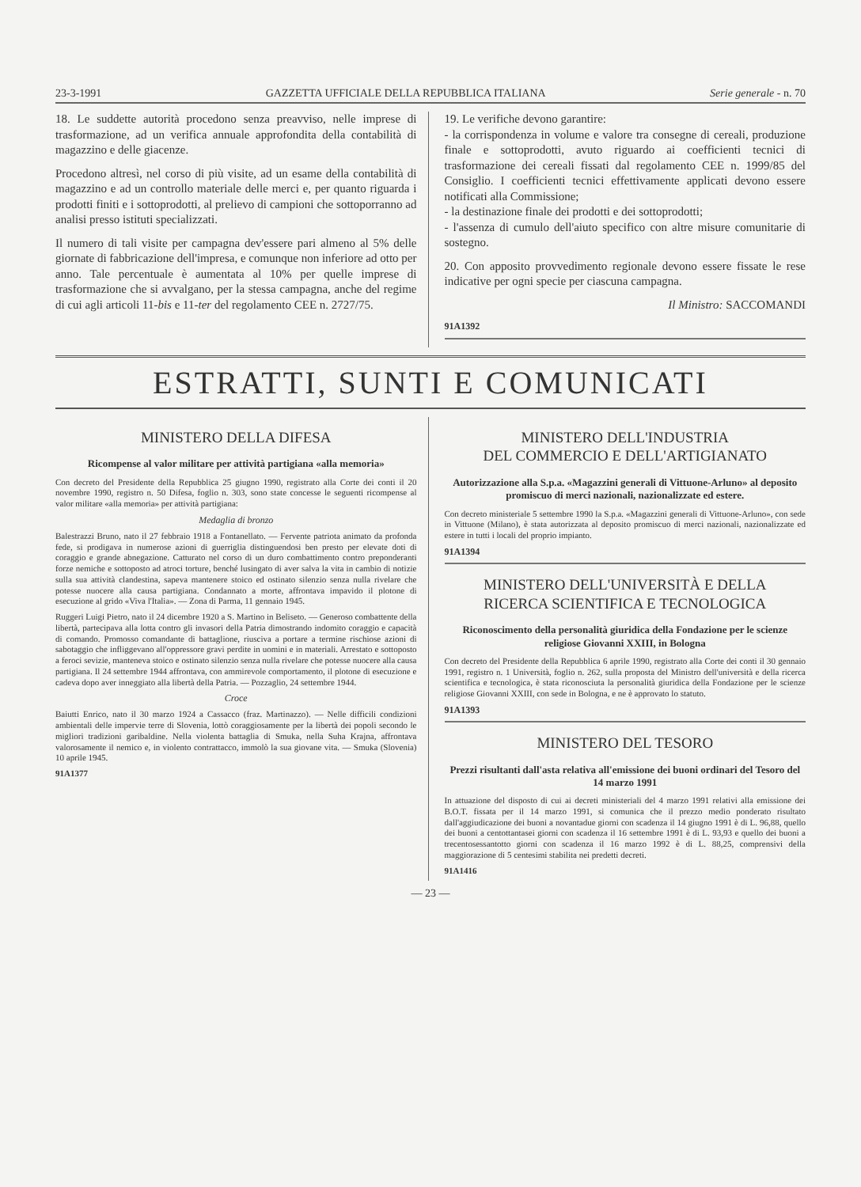23-3-1991 GAZZETTA UFFICIALE DELLA REPUBBLICA ITALIANA Serie generale - n. 70
18. Le suddette autorità procedono senza preavviso, nelle imprese di trasformazione, ad un verifica annuale approfondita della contabilità di magazzino e delle giacenze.
Procedono altresì, nel corso di più visite, ad un esame della contabilità di magazzino e ad un controllo materiale delle merci e, per quanto riguarda i prodotti finiti e i sottoprodotti, al prelievo di campioni che sottoporranno ad analisi presso istituti specializzati.
Il numero di tali visite per campagna dev'essere pari almeno al 5% delle giornate di fabbricazione dell'impresa, e comunque non inferiore ad otto per anno. Tale percentuale è aumentata al 10% per quelle imprese di trasformazione che si avvalgano, per la stessa campagna, anche del regime di cui agli articoli 11-bis e 11-ter del regolamento CEE n. 2727/75.
19. Le verifiche devono garantire:
- la corrispondenza in volume e valore tra consegne di cereali, produzione finale e sottoprodotti, avuto riguardo ai coefficienti tecnici di trasformazione dei cereali fissati dal regolamento CEE n. 1999/85 del Consiglio. I coefficienti tecnici effettivamente applicati devono essere notificati alla Commissione;
- la destinazione finale dei prodotti e dei sottoprodotti;
- l'assenza di cumulo dell'aiuto specifico con altre misure comunitarie di sostegno.
20. Con apposito provvedimento regionale devono essere fissate le rese indicative per ogni specie per ciascuna campagna.
Il Ministro: SACCOMANDI
91A1392
ESTRATTI, SUNTI E COMUNICATI
MINISTERO DELLA DIFESA
Ricompense al valor militare per attività partigiana «alla memoria»
Con decreto del Presidente della Repubblica 25 giugno 1990, registrato alla Corte dei conti il 20 novembre 1990, registro n. 50 Difesa, foglio n. 303, sono state concesse le seguenti ricompense al valor militare «alla memoria» per attività partigiana:
Medaglia di bronzo
Balestrazzi Bruno, nato il 27 febbraio 1918 a Fontanellato. — Fervente patriota animato da profonda fede, si prodigava in numerose azioni di guerriglia distinguendosi ben presto per elevate doti di coraggio e grande abnegazione. Catturato nel corso di un duro combattimento contro preponderanti forze nemiche e sottoposto ad atroci torture, benché lusingato di aver salva la vita in cambio di notizie sulla sua attività clandestina, sapeva mantenere stoico ed ostinato silenzio senza nulla rivelare che potesse nuocere alla causa partigiana. Condannato a morte, affrontava impavido il plotone di esecuzione al grido «Viva l'Italia». — Zona di Parma, 11 gennaio 1945.
Ruggeri Luigi Pietro, nato il 24 dicembre 1920 a S. Martino in Beliseto. — Generoso combattente della libertà, partecipava alla lotta contro gli invasori della Patria dimostrando indomito coraggio e capacità di comando. Promosso comandante di battaglione, riusciva a portare a termine rischiose azioni di sabotaggio che infliggevano all'oppressore gravi perdite in uomini e in materiali. Arrestato e sottoposto a feroci sevizie, manteneva stoico e ostinato silenzio senza nulla rivelare che potesse nuocere alla causa partigiana. Il 24 settembre 1944 affrontava, con ammirevole comportamento, il plotone di esecuzione e cadeva dopo aver inneggiato alla libertà della Patria. — Pozzaglio, 24 settembre 1944.
Croce
Baiutti Enrico, nato il 30 marzo 1924 a Cassacco (fraz. Martinazzo). — Nelle difficili condizioni ambientali delle impervie terre di Slovenia, lottò coraggiosamente per la libertà dei popoli secondo le migliori tradizioni garibaldine. Nella violenta battaglia di Smuka, nella Suha Krajna, affrontava valorosamente il nemico e, in violento contrattacco, immolò la sua giovane vita. — Smuka (Slovenia) 10 aprile 1945.
91A1377
MINISTERO DELL'INDUSTRIA
DEL COMMERCIO E DELL'ARTIGIANATO
Autorizzazione alla S.p.a. «Magazzini generali di Vittuone-Arluno» al deposito promiscuo di merci nazionali, nazionalizzate ed estere.
Con decreto ministeriale 5 settembre 1990 la S.p.a. «Magazzini generali di Vittuone-Arluno», con sede in Vittuone (Milano), è stata autorizzata al deposito promiscuo di merci nazionali, nazionalizzate ed estere in tutti i locali del proprio impianto.
91A1394
MINISTERO DELL'UNIVERSITÀ E DELLA
RICERCA SCIENTIFICA E TECNOLOGICA
Riconoscimento della personalità giuridica della Fondazione per le scienze religiose Giovanni XXIII, in Bologna
Con decreto del Presidente della Repubblica 6 aprile 1990, registrato alla Corte dei conti il 30 gennaio 1991, registro n. 1 Università, foglio n. 262, sulla proposta del Ministro dell'università e della ricerca scientifica e tecnologica, è stata riconosciuta la personalità giuridica della Fondazione per le scienze religiose Giovanni XXIII, con sede in Bologna, e ne è approvato lo statuto.
91A1393
MINISTERO DEL TESORO
Prezzi risultanti dall'asta relativa all'emissione dei buoni ordinari del Tesoro del 14 marzo 1991
In attuazione del disposto di cui ai decreti ministeriali del 4 marzo 1991 relativi alla emissione dei B.O.T. fissata per il 14 marzo 1991, si comunica che il prezzo medio ponderato risultato dall'aggiudicazione dei buoni a novantadue giorni con scadenza il 14 giugno 1991 è di L. 96,88, quello dei buoni a centottantasei giorni con scadenza il 16 settembre 1991 è di L. 93,93 e quello dei buoni a trecentosessantotto giorni con scadenza il 16 marzo 1992 è di L. 88,25, comprensivi della maggiorazione di 5 centesimi stabilita nei predetti decreti.
91A1416
— 23 —